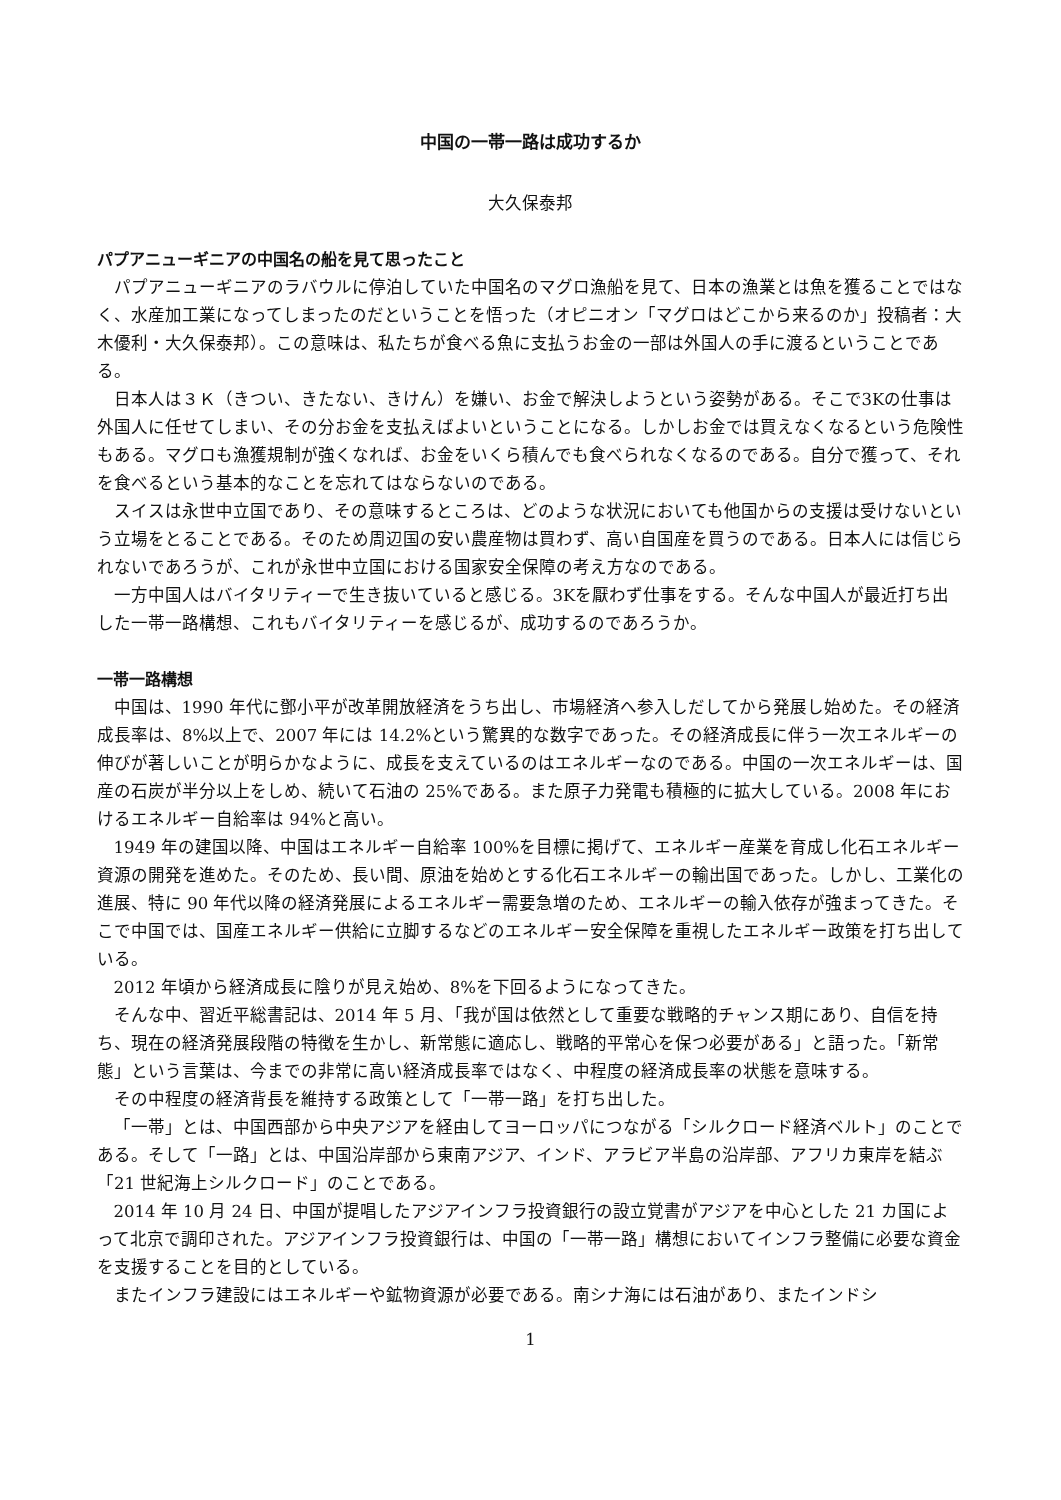中国の一帯一路は成功するか
大久保泰邦
パプアニューギニアの中国名の船を見て思ったこと
パプアニューギニアのラバウルに停泊していた中国名のマグロ漁船を見て、日本の漁業とは魚を獲ることではなく、水産加工業になってしまったのだということを悟った（オピニオン「マグロはどこから来るのか」投稿者：大木優利・大久保泰邦）。この意味は、私たちが食べる魚に支払うお金の一部は外国人の手に渡るということである。
日本人は３Ｋ（きつい、きたない、きけん）を嫌い、お金で解決しようという姿勢がある。そこで3Kの仕事は外国人に任せてしまい、その分お金を支払えばよいということになる。しかしお金では買えなくなるという危険性もある。マグロも漁獲規制が強くなれば、お金をいくら積んでも食べられなくなるのである。自分で獲って、それを食べるという基本的なことを忘れてはならないのである。
スイスは永世中立国であり、その意味するところは、どのような状況においても他国からの支援は受けないという立場をとることである。そのため周辺国の安い農産物は買わず、高い自国産を買うのである。日本人には信じられないであろうが、これが永世中立国における国家安全保障の考え方なのである。
一方中国人はバイタリティーで生き抜いていると感じる。3Kを厭わず仕事をする。そんな中国人が最近打ち出した一帯一路構想、これもバイタリティーを感じるが、成功するのであろうか。
一帯一路構想
中国は、1990 年代に鄧小平が改革開放経済をうち出し、市場経済へ参入しだしてから発展し始めた。その経済成長率は、8%以上で、2007 年には 14.2%という驚異的な数字であった。その経済成長に伴う一次エネルギーの伸びが著しいことが明らかなように、成長を支えているのはエネルギーなのである。中国の一次エネルギーは、国産の石炭が半分以上をしめ、続いて石油の 25%である。また原子力発電も積極的に拡大している。2008 年におけるエネルギー自給率は 94%と高い。
1949 年の建国以降、中国はエネルギー自給率 100%を目標に掲げて、エネルギー産業を育成し化石エネルギー資源の開発を進めた。そのため、長い間、原油を始めとする化石エネルギーの輸出国であった。しかし、工業化の進展、特に 90 年代以降の経済発展によるエネルギー需要急増のため、エネルギーの輸入依存が強まってきた。そこで中国では、国産エネルギー供給に立脚するなどのエネルギー安全保障を重視したエネルギー政策を打ち出している。
2012 年頃から経済成長に陰りが見え始め、8%を下回るようになってきた。
そんな中、習近平総書記は、2014 年 5 月、「我が国は依然として重要な戦略的チャンス期にあり、自信を持ち、現在の経済発展段階の特徴を生かし、新常態に適応し、戦略的平常心を保つ必要がある」と語った。「新常態」という言葉は、今までの非常に高い経済成長率ではなく、中程度の経済成長率の状態を意味する。
その中程度の経済背長を維持する政策として「一帯一路」を打ち出した。
「一帯」とは、中国西部から中央アジアを経由してヨーロッパにつながる「シルクロード経済ベルト」のことである。そして「一路」とは、中国沿岸部から東南アジア、インド、アラビア半島の沿岸部、アフリカ東岸を結ぶ「21 世紀海上シルクロード」のことである。
2014 年 10 月 24 日、中国が提唱したアジアインフラ投資銀行の設立覚書がアジアを中心とした 21 カ国によって北京で調印された。アジアインフラ投資銀行は、中国の「一帯一路」構想においてインフラ整備に必要な資金を支援することを目的としている。
またインフラ建設にはエネルギーや鉱物資源が必要である。南シナ海には石油があり、またインドシ
1